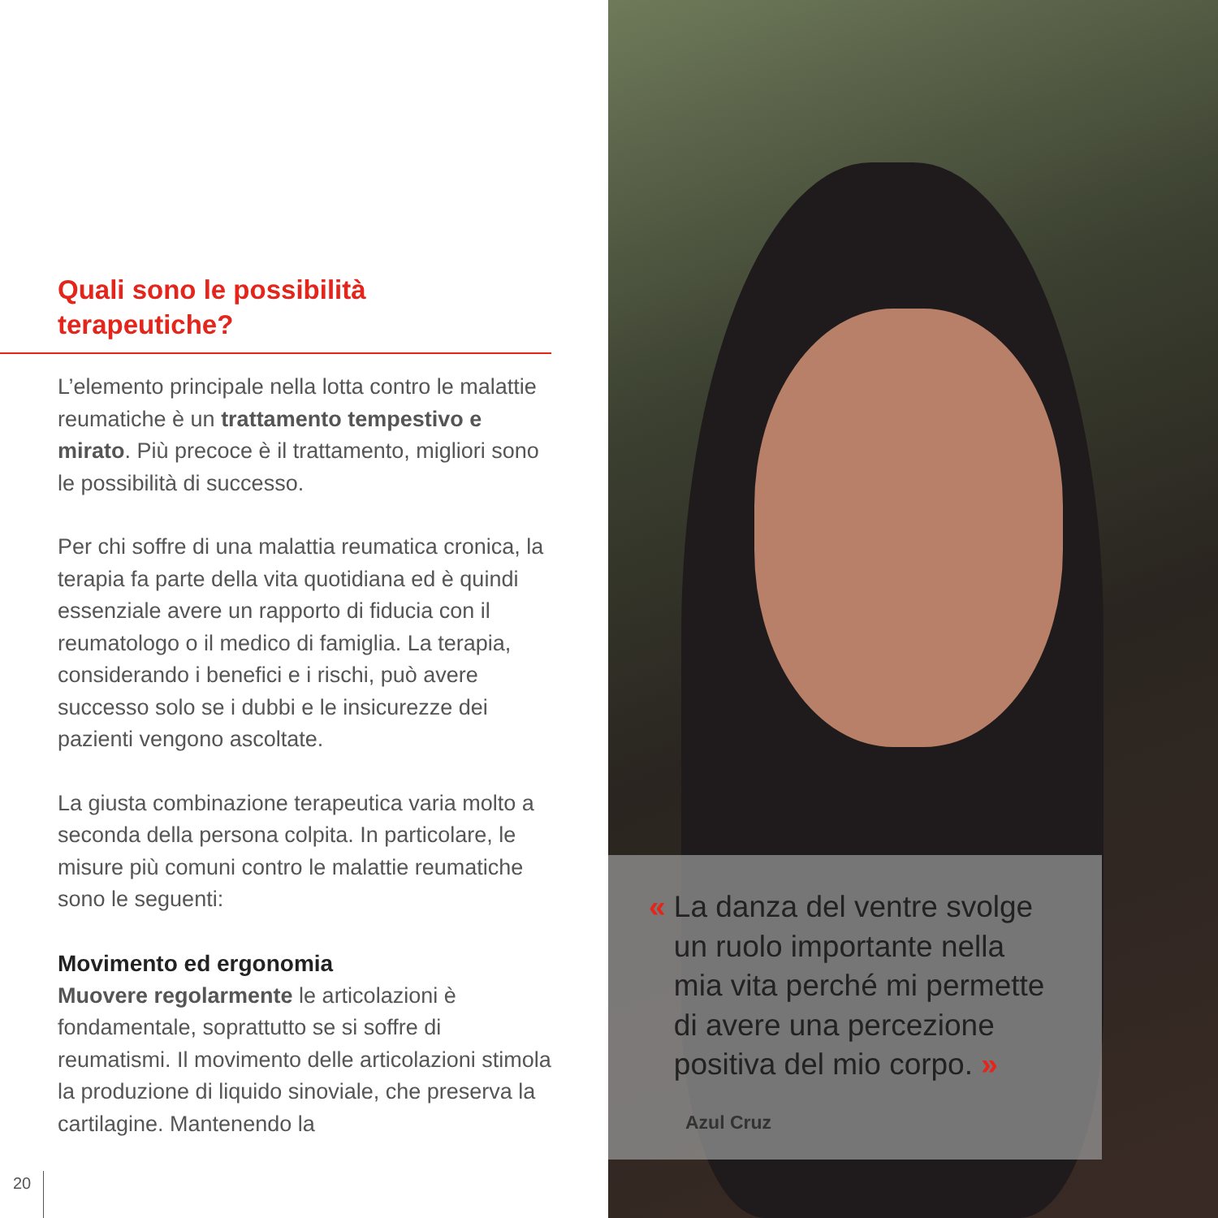Quali sono le possibilità
terapeutiche?
L’elemento principale nella lotta contro le malattie reumatiche è un trattamento tem­pestivo e mirato. Più precoce è il trattamento, migliori sono le possibilità di successo.
Per chi soffre di una malattia reumatica cro­nica, la terapia fa parte della vita quotidiana ed è quindi essenziale avere un rapporto di fiducia con il reumatologo o il medico di fami­glia. La terapia, considerando i benefici e i rischi, può avere successo solo se i dubbi e le insicurezze dei pazienti vengono ascoltate.
La giusta combinazione terapeutica varia molto a seconda della persona colpita. In particolare, le misure più comuni contro le malattie reumatiche sono le seguenti:
Movimento ed ergonomia
Muovere regolarmente le articolazioni è fondamentale, soprattutto se si soffre di reumatismi. Il movimento delle articolazioni stimola la produzione di liquido sinoviale, che preserva la cartilagine. Mantenendo la
20
« La danza del ventre svolge
un ruolo importante nella
mia vita perché mi permette
di avere una percezione
positiva del mio corpo. »
Azul Cruz